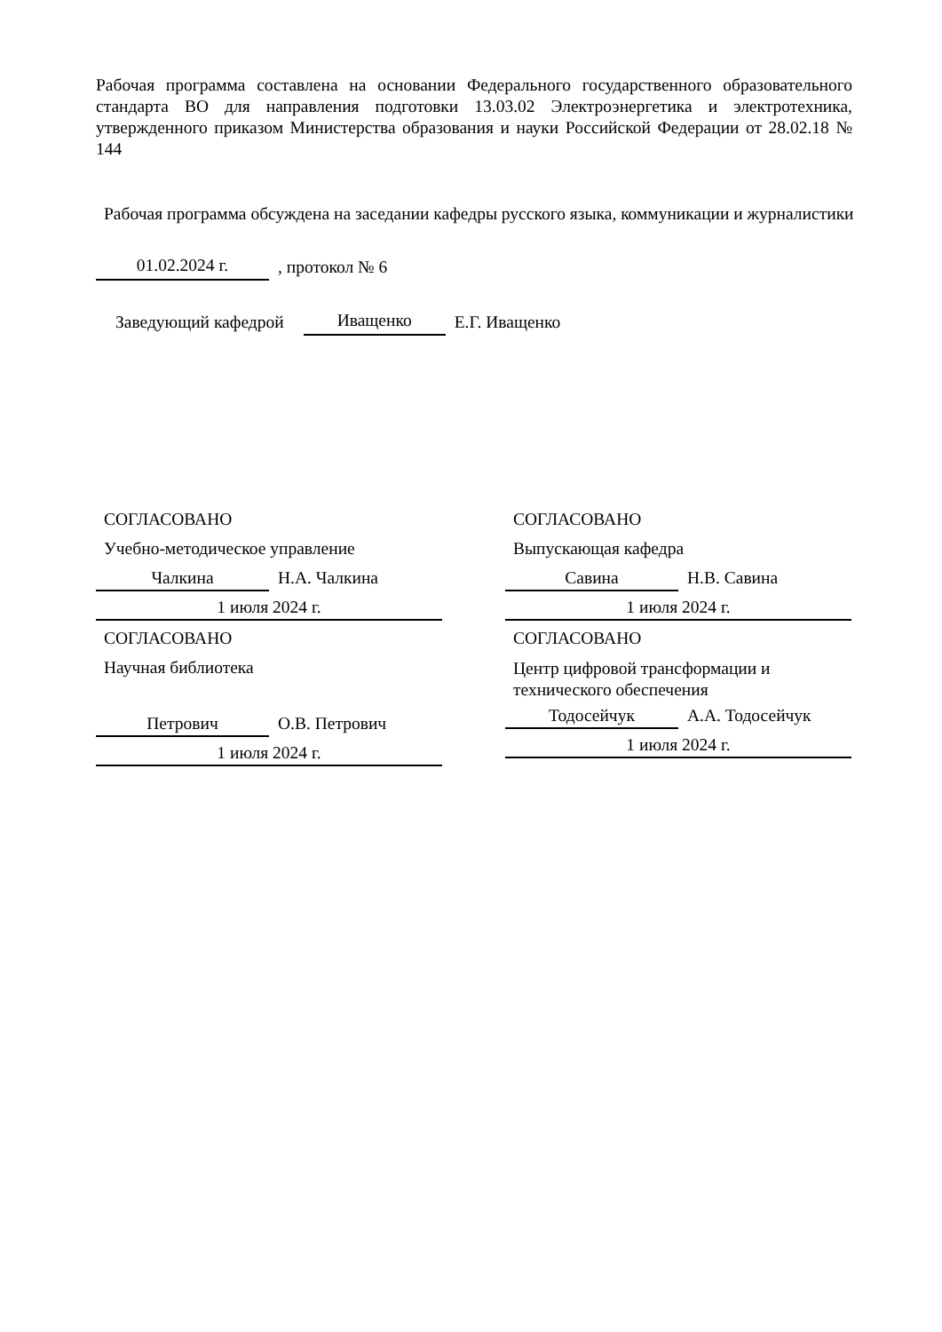Рабочая программа составлена на основании Федерального государственного образовательного стандарта ВО для направления подготовки 13.03.02 Электроэнергетика и электротехника, утвержденного приказом Министерства образования и науки Российской Федерации от 28.02.18 № 144
Рабочая программа обсуждена на заседании кафедры русского языка, коммуникации и журналистики
01.02.2024 г., протокол № 6
Заведующий кафедрой Иващенко Е.Г. Иващенко
СОГЛАСОВАНО
Учебно-методическое управление
Чалкина Н.А. Чалкина
1 июля 2024 г.
СОГЛАСОВАНО
Научная библиотека
Петрович О.В. Петрович
1 июля 2024 г.
СОГЛАСОВАНО
Выпускающая кафедра
Савина Н.В. Савина
1 июля 2024 г.
СОГЛАСОВАНО
Центр цифровой трансформации и технического обеспечения
Тодосейчук А.А. Тодосейчук
1 июля 2024 г.